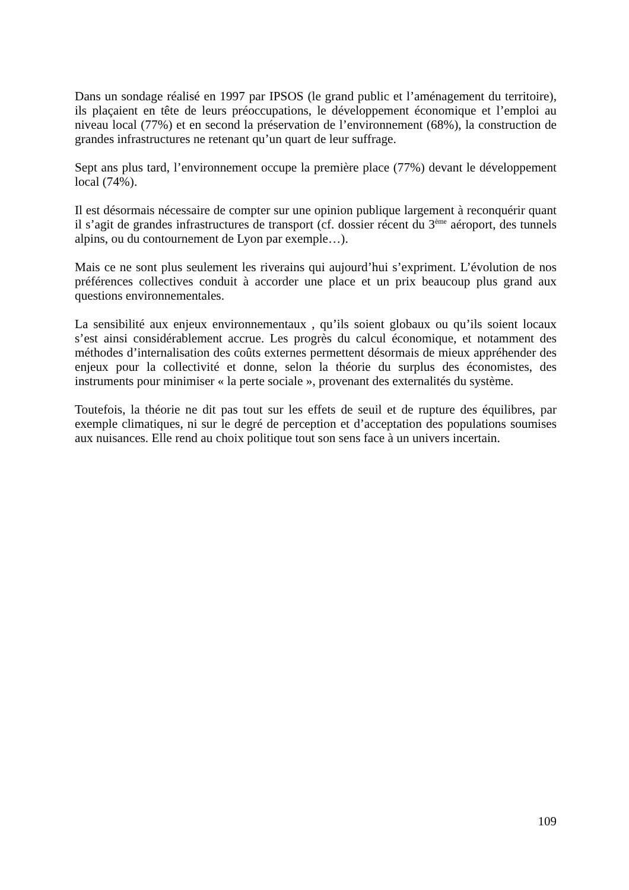Dans un sondage réalisé en 1997 par IPSOS (le grand public et l’aménagement du territoire), ils plaçaient en tête de leurs préoccupations, le développement économique et l’emploi au niveau local (77%) et en second la préservation de l’environnement (68%), la construction de grandes infrastructures ne retenant qu’un quart de leur suffrage.
Sept ans plus tard, l’environnement occupe la première place (77%) devant le développement local (74%).
Il est désormais nécessaire de compter sur une opinion publique largement à reconquérir quant il s’agit de grandes infrastructures de transport (cf. dossier récent du 3<sup>ème</sup> aéroport, des tunnels alpins, ou du contournement de Lyon par exemple…).
Mais ce ne sont plus seulement les riverains qui aujourd’hui s’expriment. L’évolution de nos préférences collectives conduit à accorder une place et un prix beaucoup plus grand aux questions environnementales.
La sensibilité aux enjeux environnementaux , qu’ils soient globaux ou qu’ils soient locaux s’est ainsi considérablement accrue. Les progrès du calcul économique, et notamment des méthodes d’internalisation des coûts externes permettent désormais de mieux appréhender des enjeux pour la collectivité et donne, selon la théorie du surplus des économistes, des instruments pour minimiser « la perte sociale », provenant des externalités du système.
Toutefois, la théorie ne dit pas tout sur les effets de seuil et de rupture des équilibres, par exemple climatiques, ni sur le degré de perception et d’acceptation des populations soumises aux nuisances. Elle rend au choix politique tout son sens face à un univers incertain.
109